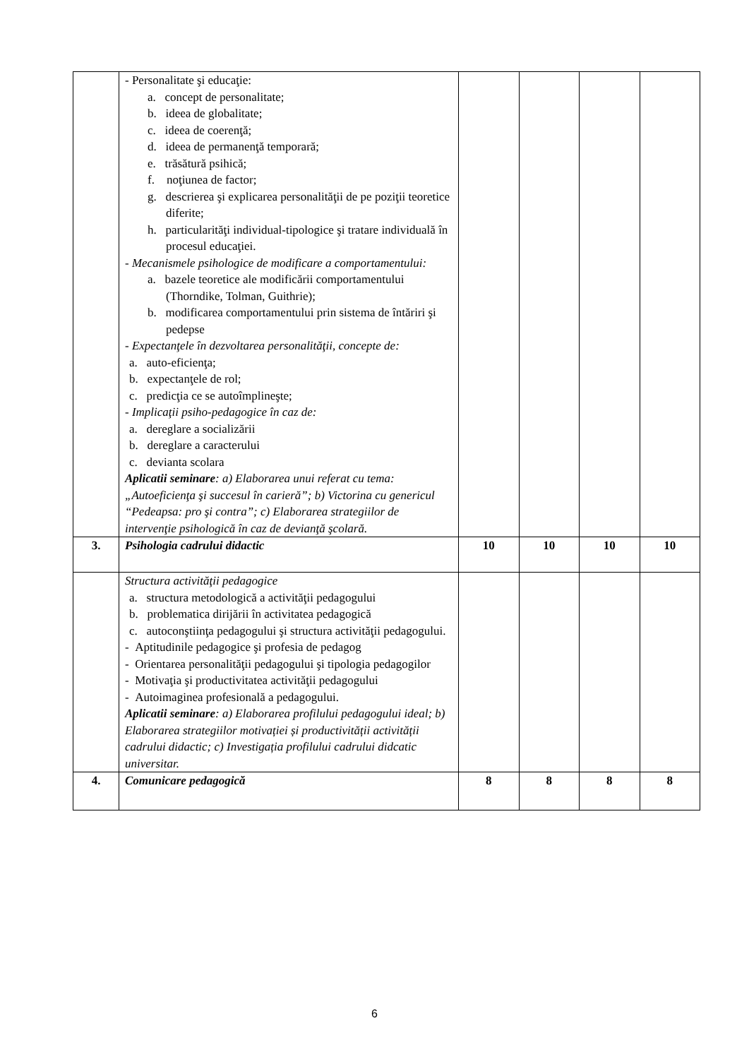| | - Personalitate şi educaţie: a. concept de personalitate; b. ideea de globalitate; c. ideea de coerenţă; d. ideea de permanenţă temporară; e. trăsătură psihică; f. noţiunea de factor; g. descrierea şi explicarea personalităţii de pe poziţii teoretice diferite; h. particularităţi individual-tipologice şi tratare individuală în procesul educaţiei. - Mecanismele psihologice de modificare a comportamentului: a. bazele teoretice ale modificării comportamentului (Thorndike, Tolman, Guithrie); b. modificarea comportamentului prin sistema de întăriri şi pedepse - Expectanţele în dezvoltarea personalităţii, concepte de: a. auto-eficienţa; b. expectanţele de rol; c. predicţia ce se autoîmplineşte; - Implicaţii psiho-pedagogice în caz de: a. dereglare a socializării b. dereglare a caracterului c. devianta scolara Aplicatii seminare : a) Elaborarea unui referat cu tema: „Autoeficienţa şi succesul în carieră”; b) Victorina cu genericul “Pedeapsa: pro şi contra”; c) Elaborarea strategiilor de intervenţie psihologică în caz de devianţă şcolară. | | | | |
| 3. | Psihologia cadrului didactic | 10 | 10 | 10 | 10 |
| | Structura activităţii pedagogice a. structura metodologică a activităţii pedagogului b. problematica dirijării în activitatea pedagogică c. autoconştiinţa pedagogului şi structura activităţii pedagogului. - Aptitudinile pedagogice şi profesia de pedagog - Orientarea personalităţii pedagogului şi tipologia pedagogilor - Motivaţia şi productivitatea activităţii pedagogului - Autoimaginea profesională a pedagogului. Aplicatii seminare : a) Elaborarea profilului pedagogului ideal; b) Elaborarea strategiilor motivației și productivității activității cadrului didactic; c) Investigația profilului cadrului didcatic universitar. | | | | |
| 4. | Comunicare pedagogică | 8 | 8 | 8 | 8 |
6